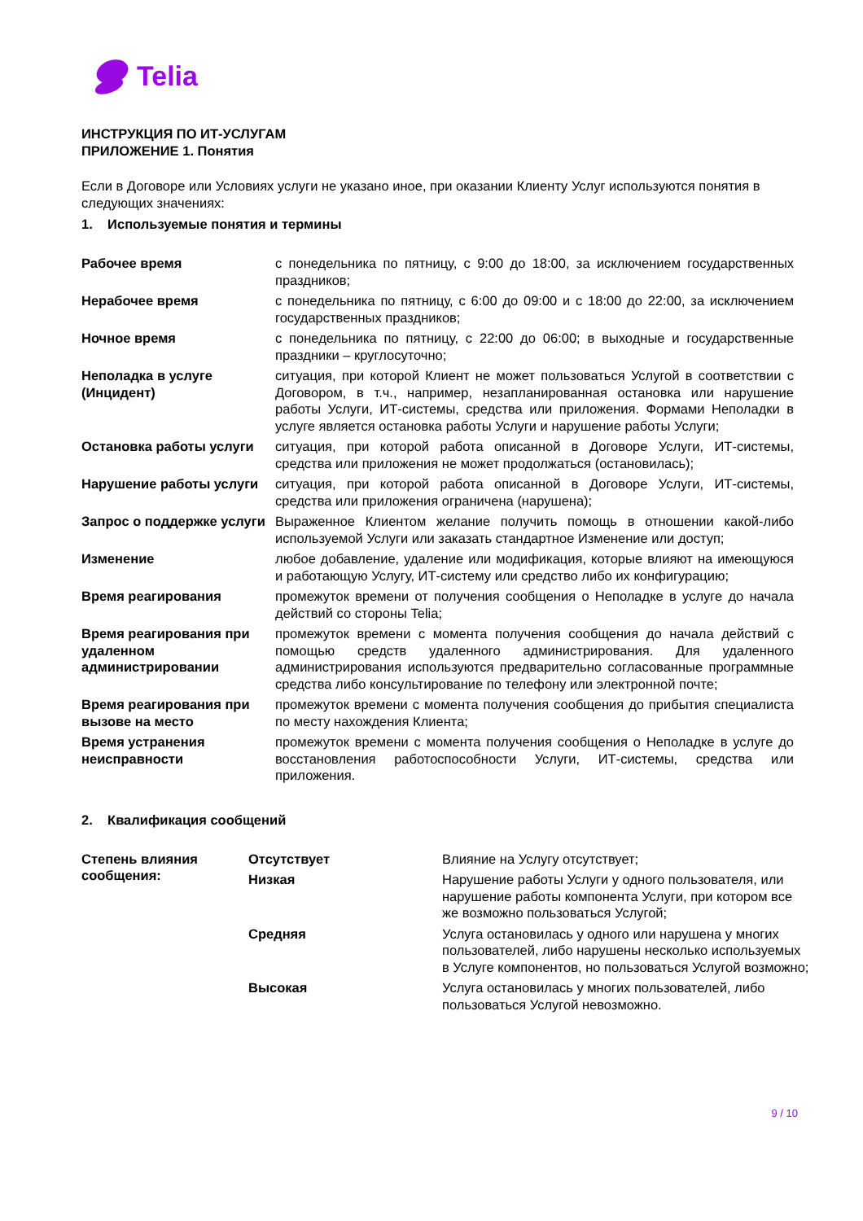Telia
ИНСТРУКЦИЯ ПО ИТ-УСЛУГАМ
ПРИЛОЖЕНИЕ 1. Понятия
Если в Договоре или Условиях услуги не указано иное, при оказании Клиенту Услуг используются понятия в следующих значениях:
1. Используемые понятия и термины
| Рабочее время | с понедельника по пятницу, с 9:00 до 18:00, за исключением государственных праздников; |
| Нерабочее время | с понедельника по пятницу, с 6:00 до 09:00 и с 18:00 до 22:00, за исключением государственных праздников; |
| Ночное время | с понедельника по пятницу, с 22:00 до 06:00; в выходные и государственные праздники – круглосуточно; |
| Неполадка в услуге (Инцидент) | ситуация, при которой Клиент не может пользоваться Услугой в соответствии с Договором, в т.ч., например, незапланированная остановка или нарушение работы Услуги, ИТ-системы, средства или приложения. Формами Неполадки в услуге является остановка работы Услуги и нарушение работы Услуги; |
| Остановка работы услуги | ситуация, при которой работа описанной в Договоре Услуги, ИТ-системы, средства или приложения не может продолжаться (остановилась); |
| Нарушение работы услуги | ситуация, при которой работа описанной в Договоре Услуги, ИТ-системы, средства или приложения ограничена (нарушена); |
| Запрос о поддержке услуги | Выраженное Клиентом желание получить помощь в отношении какой-либо используемой Услуги или заказать стандартное Изменение или доступ; |
| Изменение | любое добавление, удаление или модификация, которые влияют на имеющуюся и работающую Услугу, ИТ-систему или средство либо их конфигурацию; |
| Время реагирования | промежуток времени от получения сообщения о Неполадке в услуге до начала действий со стороны Telia; |
| Время реагирования при удаленном администрировании | промежуток времени с момента получения сообщения до начала действий с помощью средств удаленного администрирования. Для удаленного администрирования используются предварительно согласованные программные средства либо консультирование по телефону или электронной почте; |
| Время реагирования при вызове на место | промежуток времени с момента получения сообщения до прибытия специалиста по месту нахождения Клиента; |
| Время устранения неисправности | промежуток времени с момента получения сообщения о Неполадке в услуге до восстановления работоспособности Услуги, ИТ-системы, средства или приложения. |
2. Квалификация сообщений
| Степень влияния сообщения: | Отсутствует | Влияние на Услугу отсутствует; |
| | Низкая | Нарушение работы Услуги у одного пользователя, или нарушение работы компонента Услуги, при котором все же возможно пользоваться Услугой; |
| | Средняя | Услуга остановилась у одного или нарушена у многих пользователей, либо нарушены несколько используемых в Услуге компонентов, но пользоваться Услугой возможно; |
| | Высокая | Услуга остановилась у многих пользователей, либо пользоваться Услугой невозможно. |
9 / 10